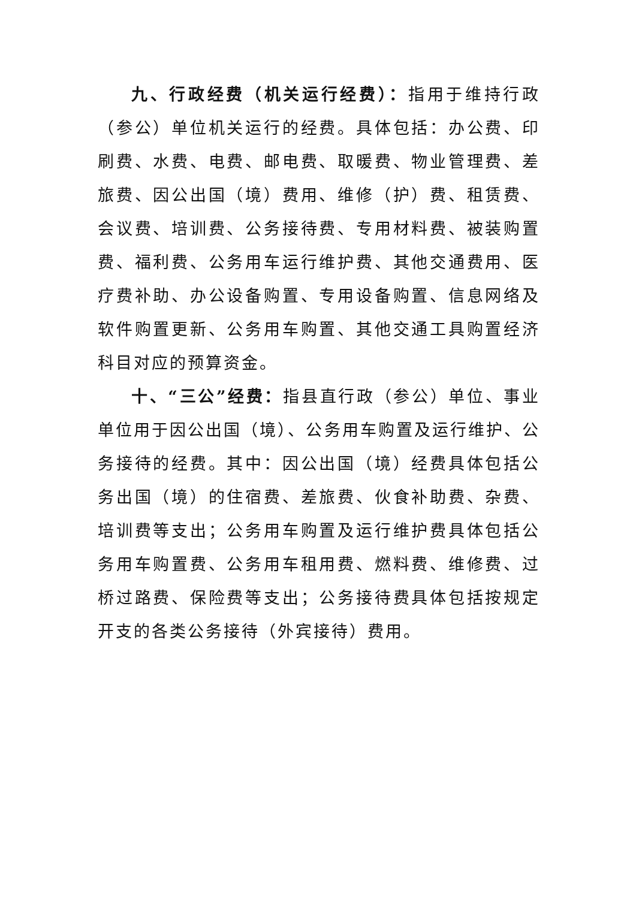九、行政经费（机关运行经费）：指用于维持行政（参公）单位机关运行的经费。具体包括：办公费、印刷费、水费、电费、邮电费、取暖费、物业管理费、差旅费、因公出国（境）费用、维修（护）费、租赁费、会议费、培训费、公务接待费、专用材料费、被装购置费、福利费、公务用车运行维护费、其他交通费用、医疗费补助、办公设备购置、专用设备购置、信息网络及软件购置更新、公务用车购置、其他交通工具购置经济科目对应的预算资金。
十、“三公”经费：指县直行政（参公）单位、事业单位用于因公出国（境）、公务用车购置及运行维护、公务接待的经费。其中：因公出国（境）经费具体包括公务出国（境）的住宿费、差旅费、伙食补助费、杂费、培训费等支出；公务用车购置及运行维护费具体包括公务用车购置费、公务用车租用费、燃料费、维修费、过桥过路费、保险费等支出；公务接待费具体包括按规定开支的各类公务接待（外宾接待）费用。